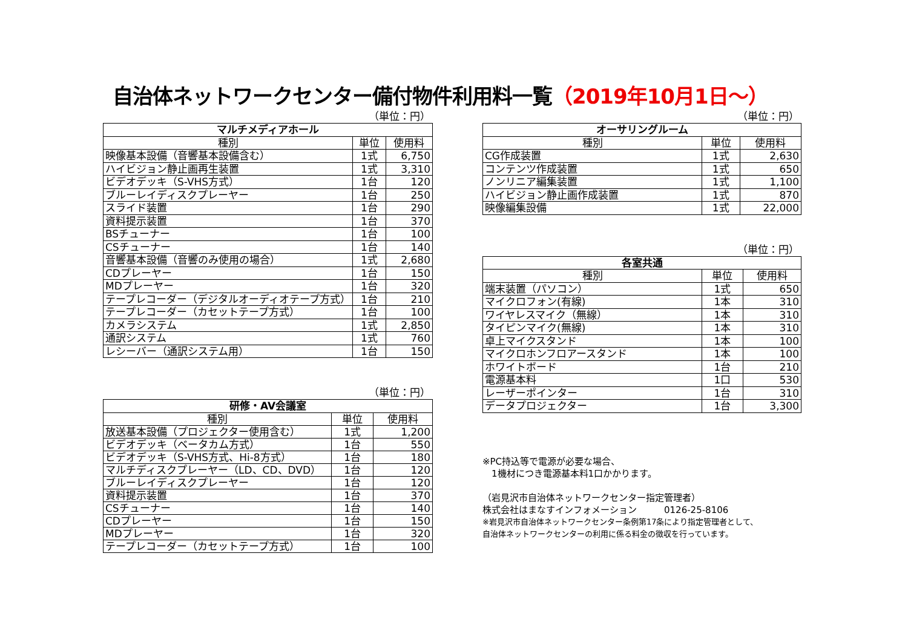自治体ネットワークセンター備付物件利用料一覧（2019年10月1日～）
（単位：円）
| マルチメディアホール | | |
| --- | --- | --- |
| 種別 | 単位 | 使用料 |
| 映像基本設備（音響基本設備含む） | 1式 | 6,750 |
| ハイビジョン静止画再生装置 | 1式 | 3,310 |
| ビデオデッキ（S-VHS方式） | 1台 | 120 |
| ブルーレイディスクプレーヤー | 1台 | 250 |
| スライド装置 | 1台 | 290 |
| 資料提示装置 | 1台 | 370 |
| BSチューナー | 1台 | 100 |
| CSチューナー | 1台 | 140 |
| 音響基本設備（音響のみ使用の場合） | 1式 | 2,680 |
| CDプレーヤー | 1台 | 150 |
| MDプレーヤー | 1台 | 320 |
| テープレコーダー（デジタルオーディオテープ方式） | 1台 | 210 |
| テープレコーダー（カセットテープ方式） | 1台 | 100 |
| カメラシステム | 1式 | 2,850 |
| 通訳システム | 1式 | 760 |
| レシーバー（通訳システム用） | 1台 | 150 |
（単位：円）
| 研修・AV会議室 | | |
| --- | --- | --- |
| 種別 | 単位 | 使用料 |
| 放送基本設備（プロジェクター使用含む） | 1式 | 1,200 |
| ビデオデッキ（ベータカム方式） | 1台 | 550 |
| ビデオデッキ（S-VHS方式、Hi-8方式） | 1台 | 180 |
| マルチディスクプレーヤー（LD、CD、DVD） | 1台 | 120 |
| ブルーレイディスクプレーヤー | 1台 | 120 |
| 資料提示装置 | 1台 | 370 |
| CSチューナー | 1台 | 140 |
| CDプレーヤー | 1台 | 150 |
| MDプレーヤー | 1台 | 320 |
| テープレコーダー（カセットテープ方式） | 1台 | 100 |
（単位：円）
| オーサリングルーム | | |
| --- | --- | --- |
| 種別 | 単位 | 使用料 |
| CG作成装置 | 1式 | 2,630 |
| コンテンツ作成装置 | 1式 | 650 |
| ノンリニア編集装置 | 1式 | 1,100 |
| ハイビジョン静止画作成装置 | 1式 | 870 |
| 映像編集設備 | 1式 | 22,000 |
（単位：円）
| 各室共通 | | |
| --- | --- | --- |
| 種別 | 単位 | 使用料 |
| 端末装置（パソコン） | 1式 | 650 |
| マイクロフォン(有線) | 1本 | 310 |
| ワイヤレスマイク（無線） | 1本 | 310 |
| タイピンマイク(無線) | 1本 | 310 |
| 卓上マイクスタンド | 1本 | 100 |
| マイクロホンフロアースタンド | 1本 | 100 |
| ホワイトボード | 1台 | 210 |
| 電源基本料 | 1口 | 530 |
| レーザーポインター | 1台 | 310 |
| データプロジェクター | 1台 | 3,300 |
※PC持込等で電源が必要な場合、
　1機材につき電源基本料1口かかります。
（岩見沢市自治体ネットワークセンター指定管理者）
株式会社はまなすインフォメーション　　　0126-25-8106
※岩見沢市自治体ネットワークセンター条例第17条により指定管理者として、
自治体ネットワークセンターの利用に係る料金の徴収を行っています。